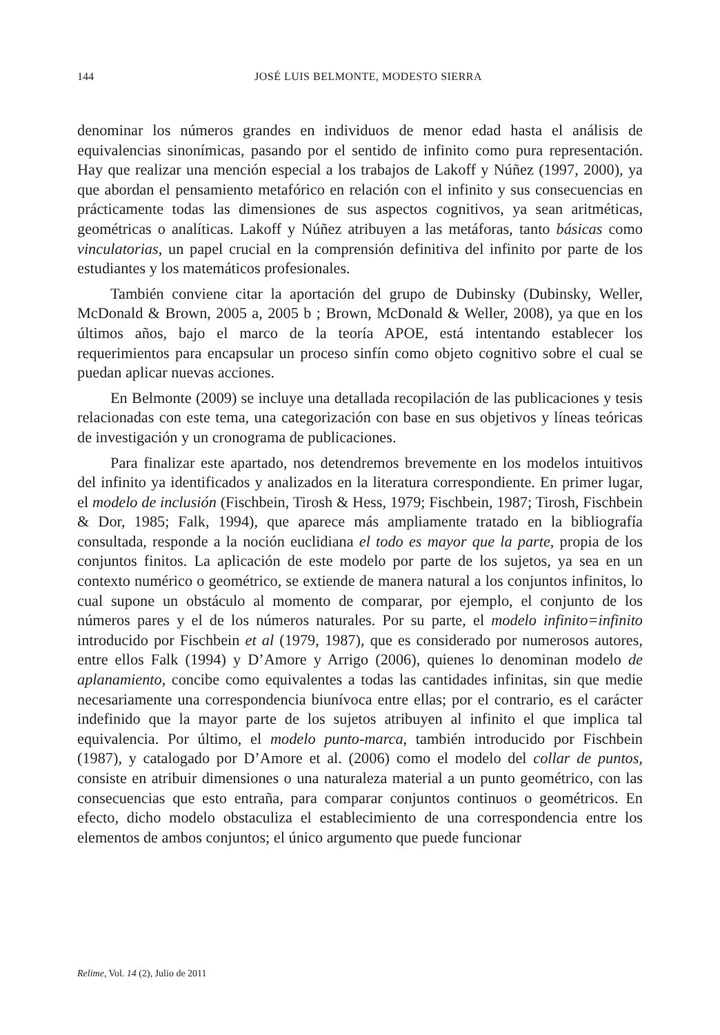144
JOSÉ LUIS BELMONTE, MODESTO SIERRA
denominar los números grandes en individuos de menor edad hasta el análisis de equivalencias sinonímicas, pasando por el sentido de infinito como pura representación. Hay que realizar una mención especial a los trabajos de Lakoff y Núñez (1997, 2000), ya que abordan el pensamiento metafórico en relación con el infinito y sus consecuencias en prácticamente todas las dimensiones de sus aspectos cognitivos, ya sean aritméticas, geométricas o analíticas. Lakoff y Núñez atribuyen a las metáforas, tanto básicas como vinculatorias, un papel crucial en la comprensión definitiva del infinito por parte de los estudiantes y los matemáticos profesionales.
También conviene citar la aportación del grupo de Dubinsky (Dubinsky, Weller, McDonald & Brown, 2005 a, 2005 b ; Brown, McDonald & Weller, 2008), ya que en los últimos años, bajo el marco de la teoría APOE, está intentando establecer los requerimientos para encapsular un proceso sinfín como objeto cognitivo sobre el cual se puedan aplicar nuevas acciones.
En Belmonte (2009) se incluye una detallada recopilación de las publicaciones y tesis relacionadas con este tema, una categorización con base en sus objetivos y líneas teóricas de investigación y un cronograma de publicaciones.
Para finalizar este apartado, nos detendremos brevemente en los modelos intuitivos del infinito ya identificados y analizados en la literatura correspondiente. En primer lugar, el modelo de inclusión (Fischbein, Tirosh & Hess, 1979; Fischbein, 1987; Tirosh, Fischbein & Dor, 1985; Falk, 1994), que aparece más ampliamente tratado en la bibliografía consultada, responde a la noción euclidiana el todo es mayor que la parte, propia de los conjuntos finitos. La aplicación de este modelo por parte de los sujetos, ya sea en un contexto numérico o geométrico, se extiende de manera natural a los conjuntos infinitos, lo cual supone un obstáculo al momento de comparar, por ejemplo, el conjunto de los números pares y el de los números naturales. Por su parte, el modelo infinito=infinito introducido por Fischbein et al (1979, 1987), que es considerado por numerosos autores, entre ellos Falk (1994) y D’Amore y Arrigo (2006), quienes lo denominan modelo de aplanamiento, concibe como equivalentes a todas las cantidades infinitas, sin que medie necesariamente una correspondencia biunívoca entre ellas; por el contrario, es el carácter indefinido que la mayor parte de los sujetos atribuyen al infinito el que implica tal equivalencia. Por último, el modelo punto-marca, también introducido por Fischbein (1987), y catalogado por D’Amore et al. (2006) como el modelo del collar de puntos, consiste en atribuir dimensiones o una naturaleza material a un punto geométrico, con las consecuencias que esto entraña, para comparar conjuntos continuos o geométricos. En efecto, dicho modelo obstaculiza el establecimiento de una correspondencia entre los elementos de ambos conjuntos; el único argumento que puede funcionar
Relime, Vol. 14 (2), Julio de 2011